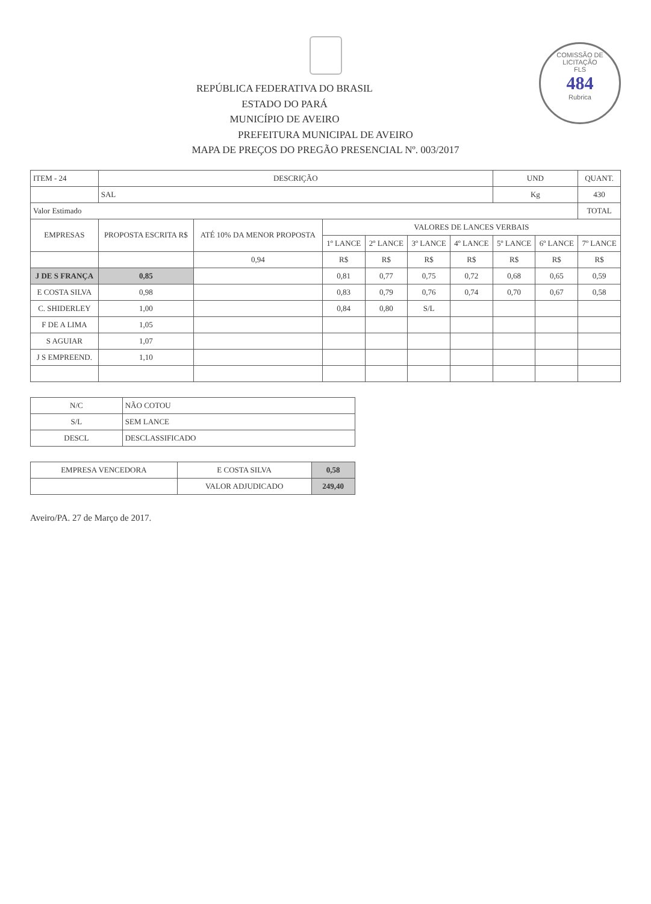COMISSÃO DE LICITAÇÃO
FLS
484
Rubrica
REPÚBLICA FEDERATIVA DO BRASIL
ESTADO DO PARÁ
MUNICÍPIO DE AVEIRO
PREFEITURA MUNICIPAL DE AVEIRO
MAPA DE PREÇOS DO PREGÃO PRESENCIAL Nº. 003/2017
| ITEM - 24 | DESCRIÇÃO | | | | | | UND | | QUANT. |
| | SAL | | | | | | Kg | | 430 |
| Valor Estimado | | | | | | | | | TOTAL |
| EMPRESAS | PROPOSTA ESCRITA R$ | ATÉ 10% DA MENOR PROPOSTA | VALORES DE LANCES VERBAIS | | | | | | |
| | | | 1º LANCE | 2º LANCE | 3º LANCE | 4º LANCE | 5º LANCE | 6º LANCE | 7º LANCE |
| | | 0,94 | R$ | R$ | R$ | R$ | R$ | R$ | R$ |
| J DE S FRANÇA | 0,85 | | 0,81 | 0,77 | 0,75 | 0,72 | 0,68 | 0,65 | 0,59 |
| E COSTA SILVA | 0,98 | | 0,83 | 0,79 | 0,76 | 0,74 | 0,70 | 0,67 | 0,58 |
| C. SHIDERLEY | 1,00 | | 0,84 | 0,80 | S/L | | | | |
| F DE A LIMA | 1,05 | | | | | | | | |
| S AGUIAR | 1,07 | | | | | | | | |
| J S EMPREEND. | 1,10 | | | | | | | | |
| N/C | NÃO COTOU |
| S/L | SEM LANCE |
| DESCL | DESCLASSIFICADO |
| EMPRESA VENCEDORA | E COSTA SILVA | 0,58 |
| | VALOR ADJUDICADO | 249,40 |
Aveiro/PA. 27 de Março de 2017.